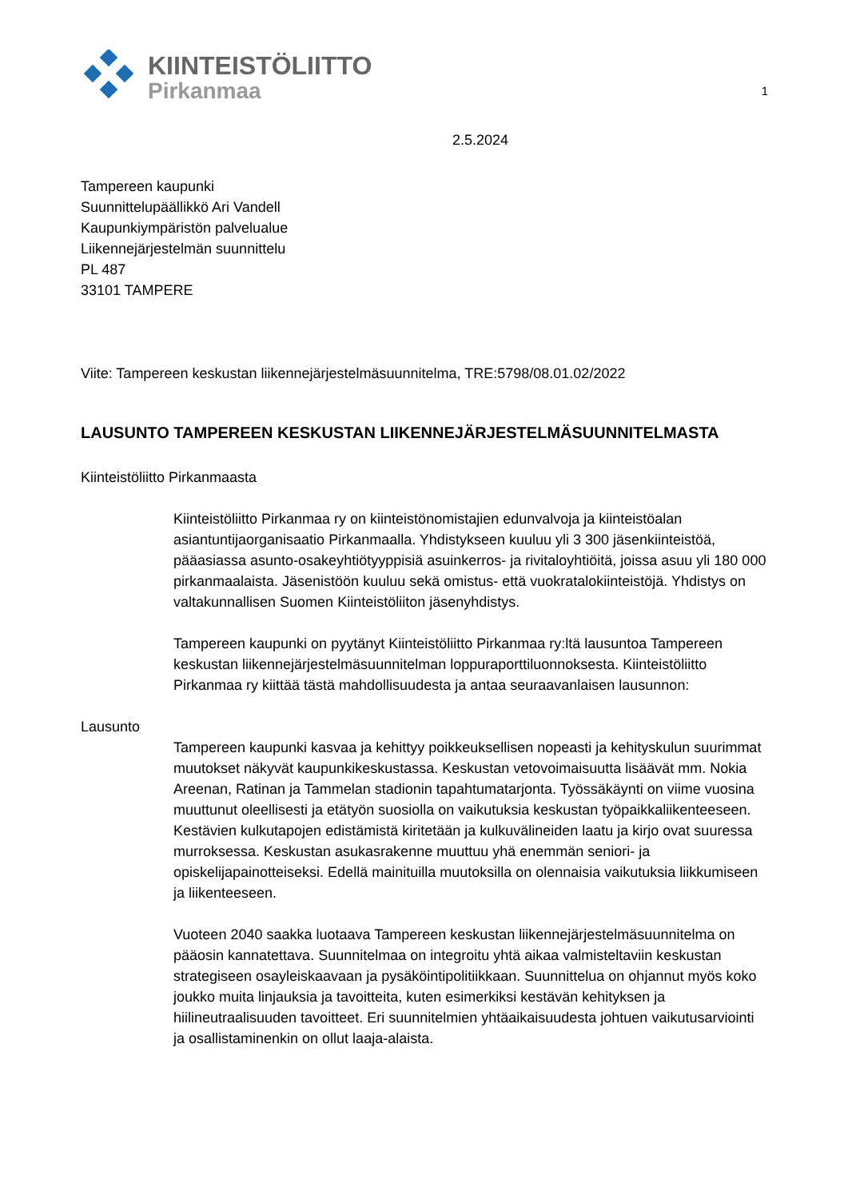KIINTEISTÖLIITTO
Pirkanmaa
1
2.5.2024
Tampereen kaupunki
Suunnittelupäällikkö Ari Vandell
Kaupunkiympäristön palvelualue
Liikennejärjestelmän suunnittelu
PL 487
33101 TAMPERE
Viite: Tampereen keskustan liikennejärjestelmäsuunnitelma, TRE:5798/08.01.02/2022
LAUSUNTO TAMPEREEN KESKUSTAN LIIKENNEJÄRJESTELMÄSUUNNITELMASTA
Kiinteistöliitto Pirkanmaasta
Kiinteistöliitto Pirkanmaa ry on kiinteistönomistajien edunvalvoja ja kiinteistöalan asiantuntijaorganisaatio Pirkanmaalla. Yhdistykseen kuuluu yli 3 300 jäsenkiinteistöä, pääasiassa asunto-osakeyhtiötyyppisiä asuinkerros- ja rivitaloyhtiöitä, joissa asuu yli 180 000 pirkanmaalaista. Jäsenistöön kuuluu sekä omistus- että vuokratalokiinteistöjä. Yhdistys on valtakunnallisen Suomen Kiinteistöliiton jäsenyhdistys.
Tampereen kaupunki on pyytänyt Kiinteistöliitto Pirkanmaa ry:ltä lausuntoa Tampereen keskustan liikennejärjestelmäsuunnitelman loppuraporttiluonnoksesta. Kiinteistöliitto Pirkanmaa ry kiittää tästä mahdollisuudesta ja antaa seuraavanlaisen lausunnon:
Lausunto
Tampereen kaupunki kasvaa ja kehittyy poikkeuksellisen nopeasti ja kehityskulun suurimmat muutokset näkyvät kaupunkikeskustassa. Keskustan vetovoimaisuutta lisäävät mm. Nokia Areenan, Ratinan ja Tammelan stadionin tapahtumatarjonta. Työssäkäynti on viime vuosina muuttunut oleellisesti ja etätyön suosiolla on vaikutuksia keskustan työpaikkaliikenteeseen. Kestävien kulkutapojen edistämistä kiritetään ja kulkuvälineiden laatu ja kirjo ovat suuressa murroksessa. Keskustan asukasrakenne muuttuu yhä enemmän seniori- ja opiskelijapainotteiseksi. Edellä mainituilla muutoksilla on olennaisia vaikutuksia liikkumiseen ja liikenteeseen.
Vuoteen 2040 saakka luotaava Tampereen keskustan liikennejärjestelmäsuunnitelma on pääosin kannatettava. Suunnitelmaa on integroitu yhtä aikaa valmisteltaviin keskustan strategiseen osayleiskaavaan ja pysäköintipolitiikkaan. Suunnittelua on ohjannut myös koko joukko muita linjauksia ja tavoitteita, kuten esimerkiksi kestävän kehityksen ja hiilineutraalisuuden tavoitteet. Eri suunnitelmien yhtäaikaisuudesta johtuen vaikutusarviointi ja osallistaminenkin on ollut laaja-alaista.